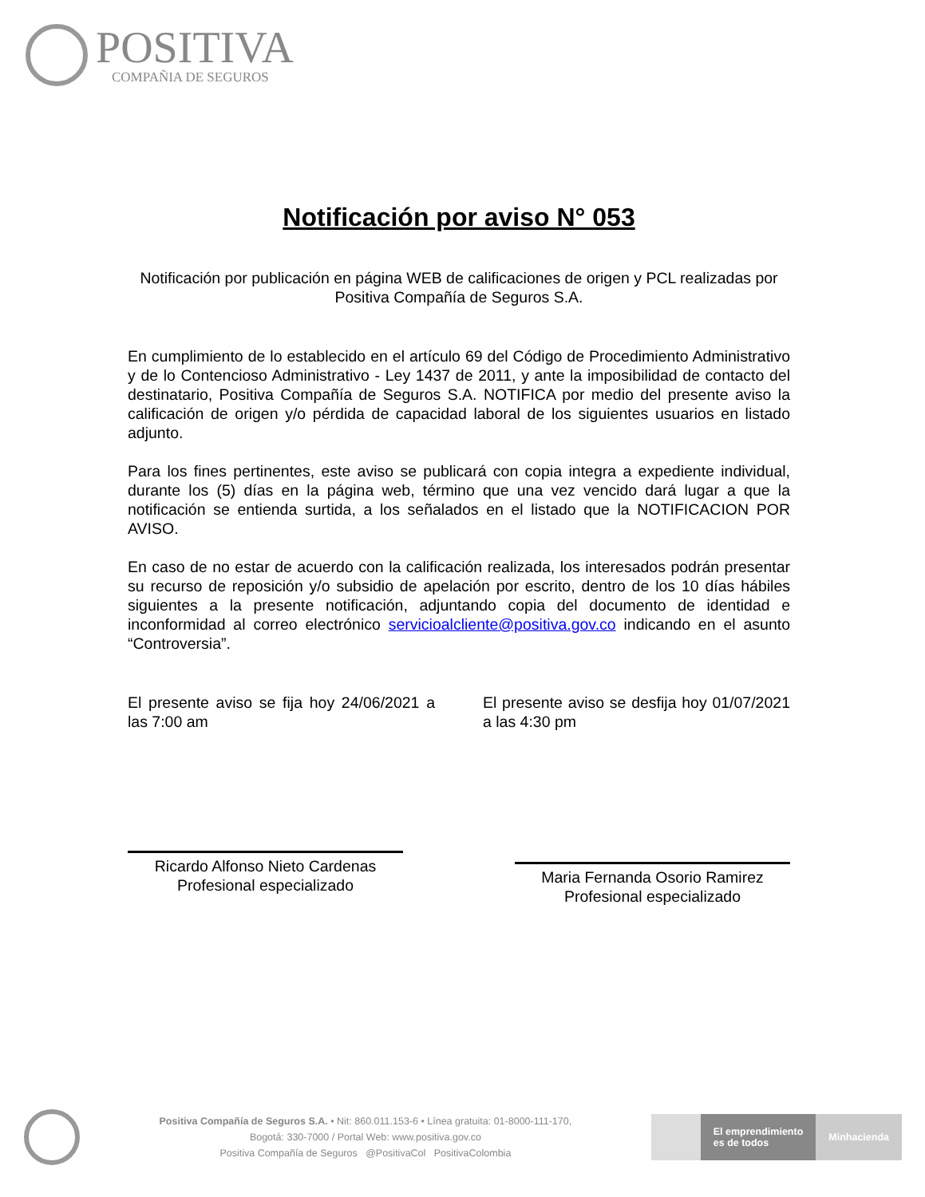POSITIVA
COMPAÑIA DE SEGUROS
Notificación por aviso N° 053
Notificación por publicación en página WEB de calificaciones de origen y PCL realizadas por Positiva Compañía de Seguros S.A.
En cumplimiento de lo establecido en el artículo 69 del Código de Procedimiento Administrativo y de lo Contencioso Administrativo - Ley 1437 de 2011, y ante la imposibilidad de contacto del destinatario, Positiva Compañía de Seguros S.A. NOTIFICA por medio del presente aviso la calificación de origen y/o pérdida de capacidad laboral de los siguientes usuarios en listado adjunto.
Para los fines pertinentes, este aviso se publicará con copia integra a expediente individual, durante los (5) días en la página web, término que una vez vencido dará lugar a que la notificación se entienda surtida, a los señalados en el listado que la NOTIFICACION POR AVISO.
En caso de no estar de acuerdo con la calificación realizada, los interesados podrán presentar su recurso de reposición y/o subsidio de apelación por escrito, dentro de los 10 días hábiles siguientes a la presente notificación, adjuntando copia del documento de identidad e inconformidad al correo electrónico servicioalcliente@positiva.gov.co indicando en el asunto “Controversia”.
El presente aviso se fija hoy 24/06/2021 a las 7:00 am
El presente aviso se desfija hoy 01/07/2021 a las 4:30 pm
Ricardo Alfonso Nieto Cardenas
Profesional especializado
Maria Fernanda Osorio Ramirez
Profesional especializado
Positiva Compañía de Seguros S.A. • Nit: 860.011.153-6 • Línea gratuita: 01-8000-111-170,
Bogotá: 330-7000 / Portal Web: www.positiva.gov.co
Positiva Compañía de Seguros @PositivaCol PositivaColombia
El emprendimiento
es de todos Minhacienda